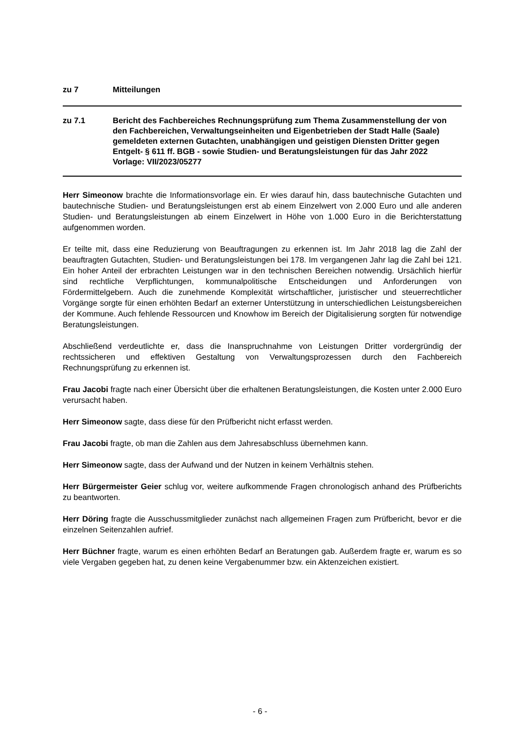zu 7 Mitteilungen
zu 7.1 Bericht des Fachbereiches Rechnungsprüfung zum Thema Zusammenstellung der von den Fachbereichen, Verwaltungseinheiten und Eigenbetrieben der Stadt Halle (Saale) gemeldeten externen Gutachten, unabhängigen und geistigen Diensten Dritter gegen Entgelt- § 611 ff. BGB - sowie Studien- und Beratungsleistungen für das Jahr 2022
Vorlage: VII/2023/05277
Herr Simeonow brachte die Informationsvorlage ein. Er wies darauf hin, dass bautechnische Gutachten und bautechnische Studien- und Beratungsleistungen erst ab einem Einzelwert von 2.000 Euro und alle anderen Studien- und Beratungsleistungen ab einem Einzelwert in Höhe von 1.000 Euro in die Berichterstattung aufgenommen worden.
Er teilte mit, dass eine Reduzierung von Beauftragungen zu erkennen ist. Im Jahr 2018 lag die Zahl der beauftragten Gutachten, Studien- und Beratungsleistungen bei 178. Im vergangenen Jahr lag die Zahl bei 121. Ein hoher Anteil der erbrachten Leistungen war in den technischen Bereichen notwendig. Ursächlich hierfür sind rechtliche Verpflichtungen, kommunalpolitische Entscheidungen und Anforderungen von Fördermittelgebern. Auch die zunehmende Komplexität wirtschaftlicher, juristischer und steuerrechtlicher Vorgänge sorgte für einen erhöhten Bedarf an externer Unterstützung in unterschiedlichen Leistungsbereichen der Kommune. Auch fehlende Ressourcen und Knowhow im Bereich der Digitalisierung sorgten für notwendige Beratungsleistungen.
Abschließend verdeutlichte er, dass die Inanspruchnahme von Leistungen Dritter vordergründig der rechtssicheren und effektiven Gestaltung von Verwaltungsprozessen durch den Fachbereich Rechnungsprüfung zu erkennen ist.
Frau Jacobi fragte nach einer Übersicht über die erhaltenen Beratungsleistungen, die Kosten unter 2.000 Euro verursacht haben.
Herr Simeonow sagte, dass diese für den Prüfbericht nicht erfasst werden.
Frau Jacobi fragte, ob man die Zahlen aus dem Jahresabschluss übernehmen kann.
Herr Simeonow sagte, dass der Aufwand und der Nutzen in keinem Verhältnis stehen.
Herr Bürgermeister Geier schlug vor, weitere aufkommende Fragen chronologisch anhand des Prüfberichts zu beantworten.
Herr Döring fragte die Ausschussmitglieder zunächst nach allgemeinen Fragen zum Prüfbericht, bevor er die einzelnen Seitenzahlen aufrief.
Herr Büchner fragte, warum es einen erhöhten Bedarf an Beratungen gab. Außerdem fragte er, warum es so viele Vergaben gegeben hat, zu denen keine Vergabenummer bzw. ein Aktenzeichen existiert.
- 6 -